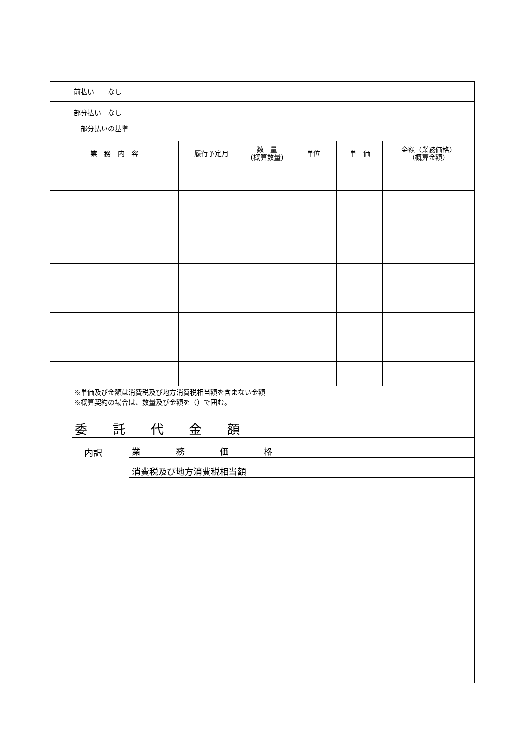| 前払い なし | | | | | |
| 部分払い なし 部分払いの基準 | | | | | |
| 業 務 内 容 | 履行予定月 | 数 量 (概算数量) | 単位 | 単 価 | 金額（業務価格） （概算金額） |
| ※単価及び金額は消費税及び地方消費税相当額を含まない金額 ※概算契約の場合は、数量及び金額を（）で囲む。 | | | | | |
| 委 託 代 金 額 内訳 業 務 価 格 消費税及び地方消費税相当額 | | | | | |